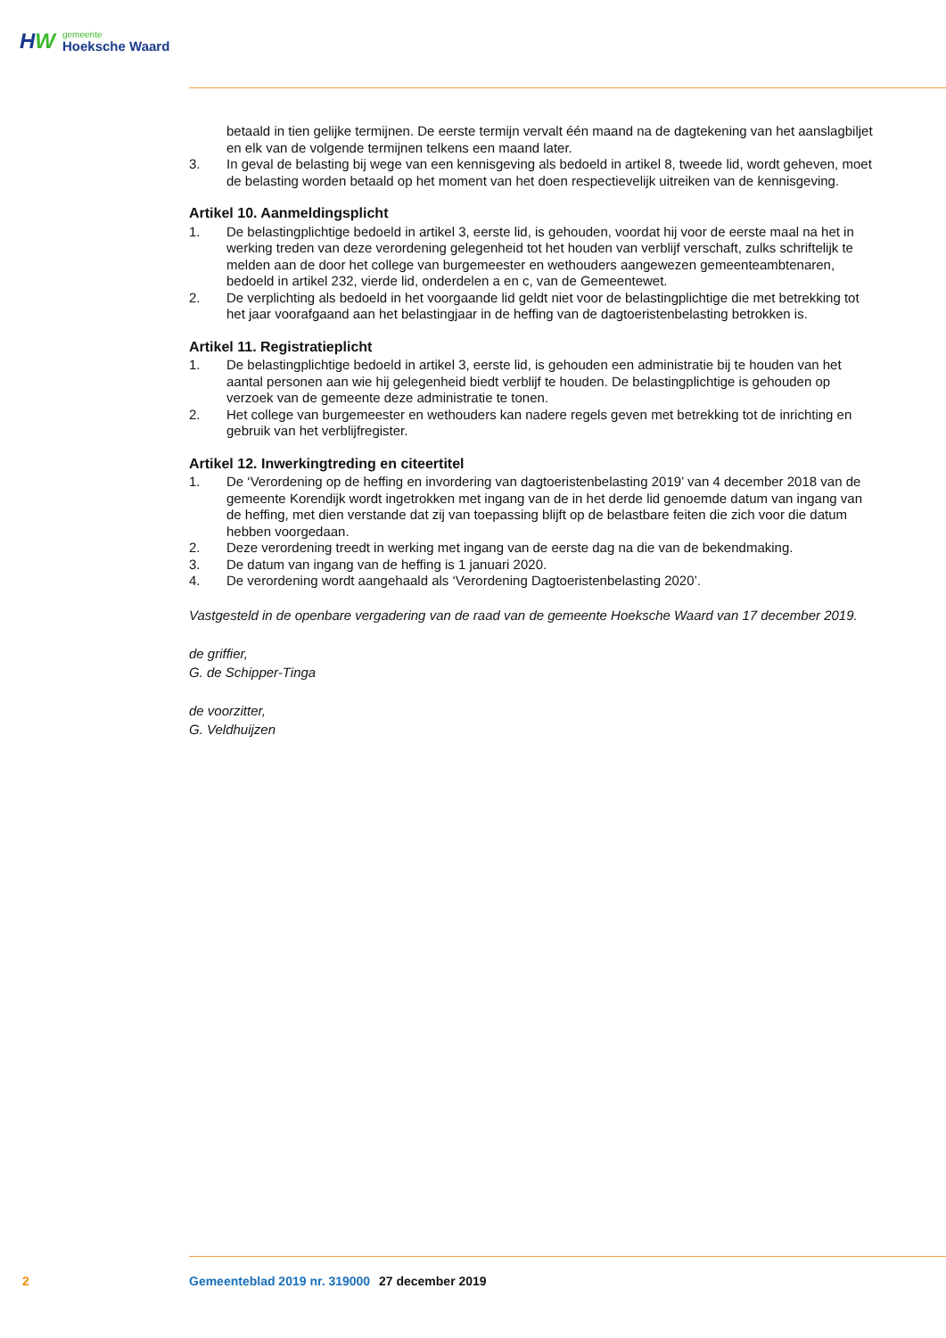HW
gemeente
Hoeksche Waard
betaald in tien gelijke termijnen. De eerste termijn vervalt één maand na de dagtekening van het aanslagbiljet en elk van de volgende termijnen telkens een maand later.
3. In geval de belasting bij wege van een kennisgeving als bedoeld in artikel 8, tweede lid, wordt geheven, moet de belasting worden betaald op het moment van het doen respectievelijk uitreiken van de kennisgeving.
Artikel 10. Aanmeldingsplicht
1. De belastingplichtige bedoeld in artikel 3, eerste lid, is gehouden, voordat hij voor de eerste maal na het in werking treden van deze verordening gelegenheid tot het houden van verblijf verschaft, zulks schriftelijk te melden aan de door het college van burgemeester en wethouders aangewezen gemeenteambtenaren, bedoeld in artikel 232, vierde lid, onderdelen a en c, van de Gemeentewet.
2. De verplichting als bedoeld in het voorgaande lid geldt niet voor de belastingplichtige die met betrekking tot het jaar voorafgaand aan het belastingjaar in de heffing van de dagtoeristenbelasting betrokken is.
Artikel 11. Registratieplicht
1. De belastingplichtige bedoeld in artikel 3, eerste lid, is gehouden een administratie bij te houden van het aantal personen aan wie hij gelegenheid biedt verblijf te houden. De belastingplichtige is gehouden op verzoek van de gemeente deze administratie te tonen.
2. Het college van burgemeester en wethouders kan nadere regels geven met betrekking tot de inrichting en gebruik van het verblijfregister.
Artikel 12. Inwerkingtreding en citeertitel
1. De ‘Verordening op de heffing en invordering van dagtoeristenbelasting 2019’ van 4 december 2018 van de gemeente Korendijk wordt ingetrokken met ingang van de in het derde lid genoemde datum van ingang van de heffing, met dien verstande dat zij van toepassing blijft op de belastbare feiten die zich voor die datum hebben voorgedaan.
2. Deze verordening treedt in werking met ingang van de eerste dag na die van de bekendmaking.
3. De datum van ingang van de heffing is 1 januari 2020.
4. De verordening wordt aangehaald als ‘Verordening Dagtoeristenbelasting 2020’.
Vastgesteld in de openbare vergadering van de raad van de gemeente Hoeksche Waard van 17 december 2019.
de griffier,
G. de Schipper-Tinga
de voorzitter,
G. Veldhuijzen
2 Gemeenteblad 2019 nr. 319000 27 december 2019